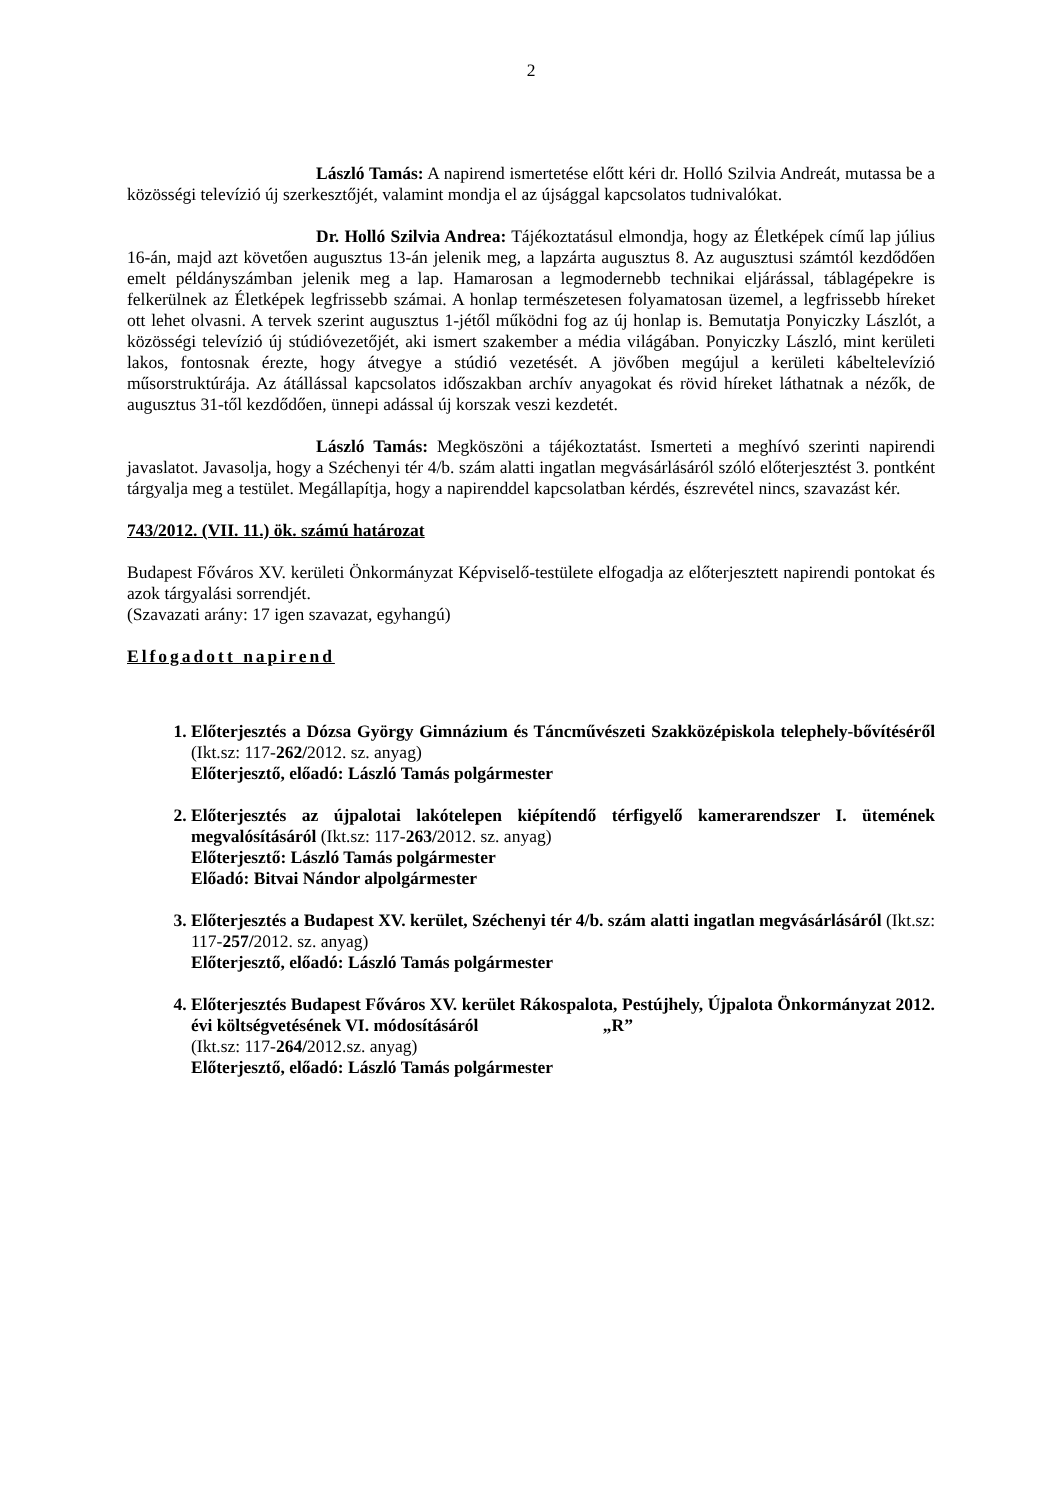2
László Tamás: A napirend ismertetése előtt kéri dr. Holló Szilvia Andreát, mutassa be a közösségi televízió új szerkesztőjét, valamint mondja el az újsággal kapcsolatos tudnivalókat.
Dr. Holló Szilvia Andrea: Tájékoztatásul elmondja, hogy az Életképek című lap július 16-án, majd azt követően augusztus 13-án jelenik meg, a lapzárta augusztus 8. Az augusztusi számtól kezdődően emelt példányszámban jelenik meg a lap. Hamarosan a legmodernebb technikai eljárással, táblagépekre is felkerülnek az Életképek legfrissebb számai. A honlap természetesen folyamatosan üzemel, a legfrissebb híreket ott lehet olvasni. A tervek szerint augusztus 1-jétől működni fog az új honlap is. Bemutatja Ponyiczky Lászlót, a közösségi televízió új stúdióvezetőjét, aki ismert szakember a média világában. Ponyiczky László, mint kerületi lakos, fontosnak érezte, hogy átvegye a stúdió vezetését. A jövőben megújul a kerületi kábeltelevízió műsorstruktúrája. Az átállással kapcsolatos időszakban archív anyagokat és rövid híreket láthatnak a nézők, de augusztus 31-től kezdődően, ünnepi adással új korszak veszi kezdetét.
László Tamás: Megköszöni a tájékoztatást. Ismerteti a meghívó szerinti napirendi javaslatot. Javasolja, hogy a Széchenyi tér 4/b. szám alatti ingatlan megvásárlásáról szóló előterjesztést 3. pontként tárgyalja meg a testület. Megállapítja, hogy a napirenddel kapcsolatban kérdés, észrevétel nincs, szavazást kér.
743/2012. (VII. 11.) ök. számú határozat
Budapest Főváros XV. kerületi Önkormányzat Képviselő-testülete elfogadja az előterjesztett napirendi pontokat és azok tárgyalási sorrendjét.
(Szavazati arány: 17 igen szavazat, egyhangú)
Elfogadott napirend
1. Előterjesztés a Dózsa György Gimnázium és Táncművészeti Szakközépiskola telephely-bővítéséről (Ikt.sz: 117-262/2012. sz. anyag)
Előterjesztő, előadó: László Tamás polgármester
2. Előterjesztés az újpalotai lakótelepen kiépítendő térfigyelő kamerarendszer I. ütemének megvalósításáról (Ikt.sz: 117-263/2012. sz. anyag)
Előterjesztő: László Tamás polgármester
Előadó: Bitvai Nándor alpolgármester
3. Előterjesztés a Budapest XV. kerület, Széchenyi tér 4/b. szám alatti ingatlan megvásárlásáról (Ikt.sz: 117-257/2012. sz. anyag)
Előterjesztő, előadó: László Tamás polgármester
4. Előterjesztés Budapest Főváros XV. kerület Rákospalota, Pestújhely, Újpalota Önkormányzat 2012. évi költségvetésének VI. módosításáról „R”
(Ikt.sz: 117-264/2012.sz. anyag)
Előterjesztő, előadó: László Tamás polgármester